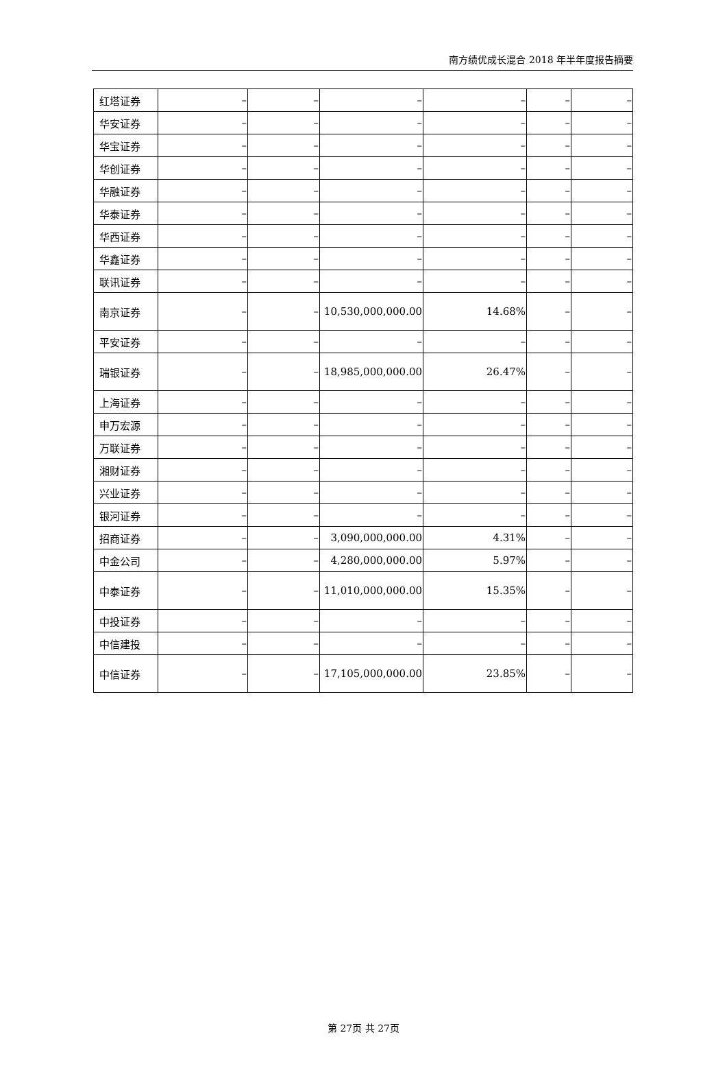南方绩优成长混合 2018 年半年度报告摘要
| 红塔证券 | – | – | – | – | – | – |
| 华安证券 | – | – | – | – | – | – |
| 华宝证券 | – | – | – | – | – | – |
| 华创证券 | – | – | – | – | – | – |
| 华融证券 | – | – | – | – | – | – |
| 华泰证券 | – | – | – | – | – | – |
| 华西证券 | – | – | – | – | – | – |
| 华鑫证券 | – | – | – | – | – | – |
| 联讯证券 | – | – | – | – | – | – |
| 南京证券 | – | – | 10,530,000,000.00 | 14.68% | – | – |
| 平安证券 | – | – | – | – | – | – |
| 瑞银证券 | – | – | 18,985,000,000.00 | 26.47% | – | – |
| 上海证券 | – | – | – | – | – | – |
| 申万宏源 | – | – | – | – | – | – |
| 万联证券 | – | – | – | – | – | – |
| 湘财证券 | – | – | – | – | – | – |
| 兴业证券 | – | – | – | – | – | – |
| 银河证券 | – | – | – | – | – | – |
| 招商证券 | – | – | 3,090,000,000.00 | 4.31% | – | – |
| 中金公司 | – | – | 4,280,000,000.00 | 5.97% | – | – |
| 中泰证券 | – | – | 11,010,000,000.00 | 15.35% | – | – |
| 中投证券 | – | – | – | – | – | – |
| 中信建投 | – | – | – | – | – | – |
| 中信证券 | – | – | 17,105,000,000.00 | 23.85% | – | – |
第 27页 共 27页